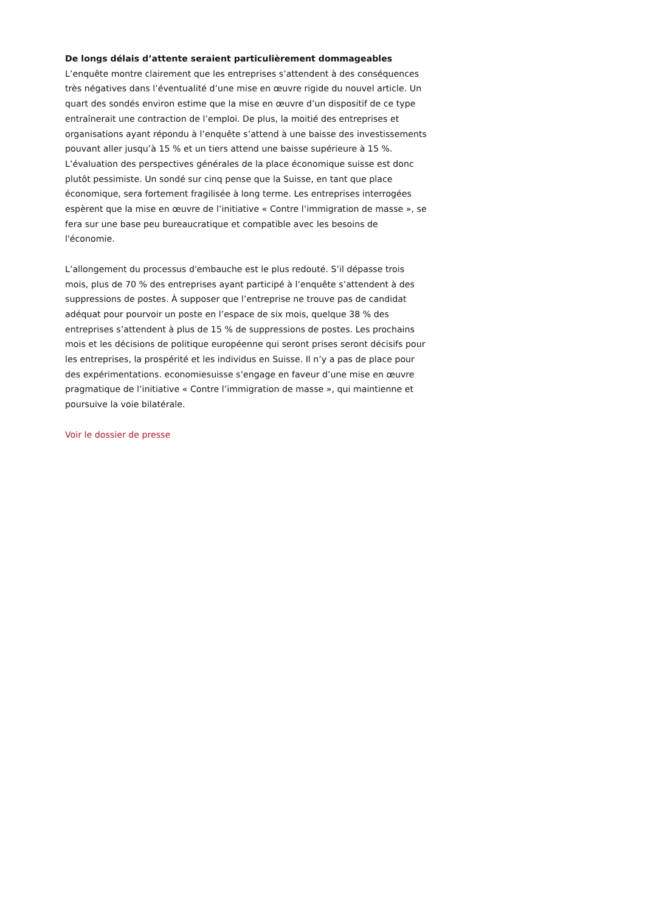De longs délais d’attente seraient particulièrement dommageables
L’enquête montre clairement que les entreprises s’attendent à des conséquences très négatives dans l’éventualité d’une mise en œuvre rigide du nouvel article. Un quart des sondés environ estime que la mise en œuvre d’un dispositif de ce type entraînerait une contraction de l’emploi. De plus, la moitié des entreprises et organisations ayant répondu à l’enquête s’attend à une baisse des investissements pouvant aller jusqu’à 15 % et un tiers attend une baisse supérieure à 15 %. L’évaluation des perspectives générales de la place économique suisse est donc plutôt pessimiste. Un sondé sur cinq pense que la Suisse, en tant que place économique, sera fortement fragilisée à long terme. Les entreprises interrogées espèrent que la mise en œuvre de l’initiative « Contre l’immigration de masse », se fera sur une base peu bureaucratique et compatible avec les besoins de l'économie.
L’allongement du processus d'embauche est le plus redouté. S’il dépasse trois mois, plus de 70 % des entreprises ayant participé à l’enquête s’attendent à des suppressions de postes. À supposer que l’entreprise ne trouve pas de candidat adéquat pour pourvoir un poste en l’espace de six mois, quelque 38 % des entreprises s’attendent à plus de 15 % de suppressions de postes. Les prochains mois et les décisions de politique européenne qui seront prises seront décisifs pour les entreprises, la prospérité et les individus en Suisse. Il n’y a pas de place pour des expérimentations. economiesuisse s’engage en faveur d’une mise en œuvre pragmatique de l’initiative « Contre l’immigration de masse », qui maintienne et poursuive la voie bilatérale.
Voir le dossier de presse